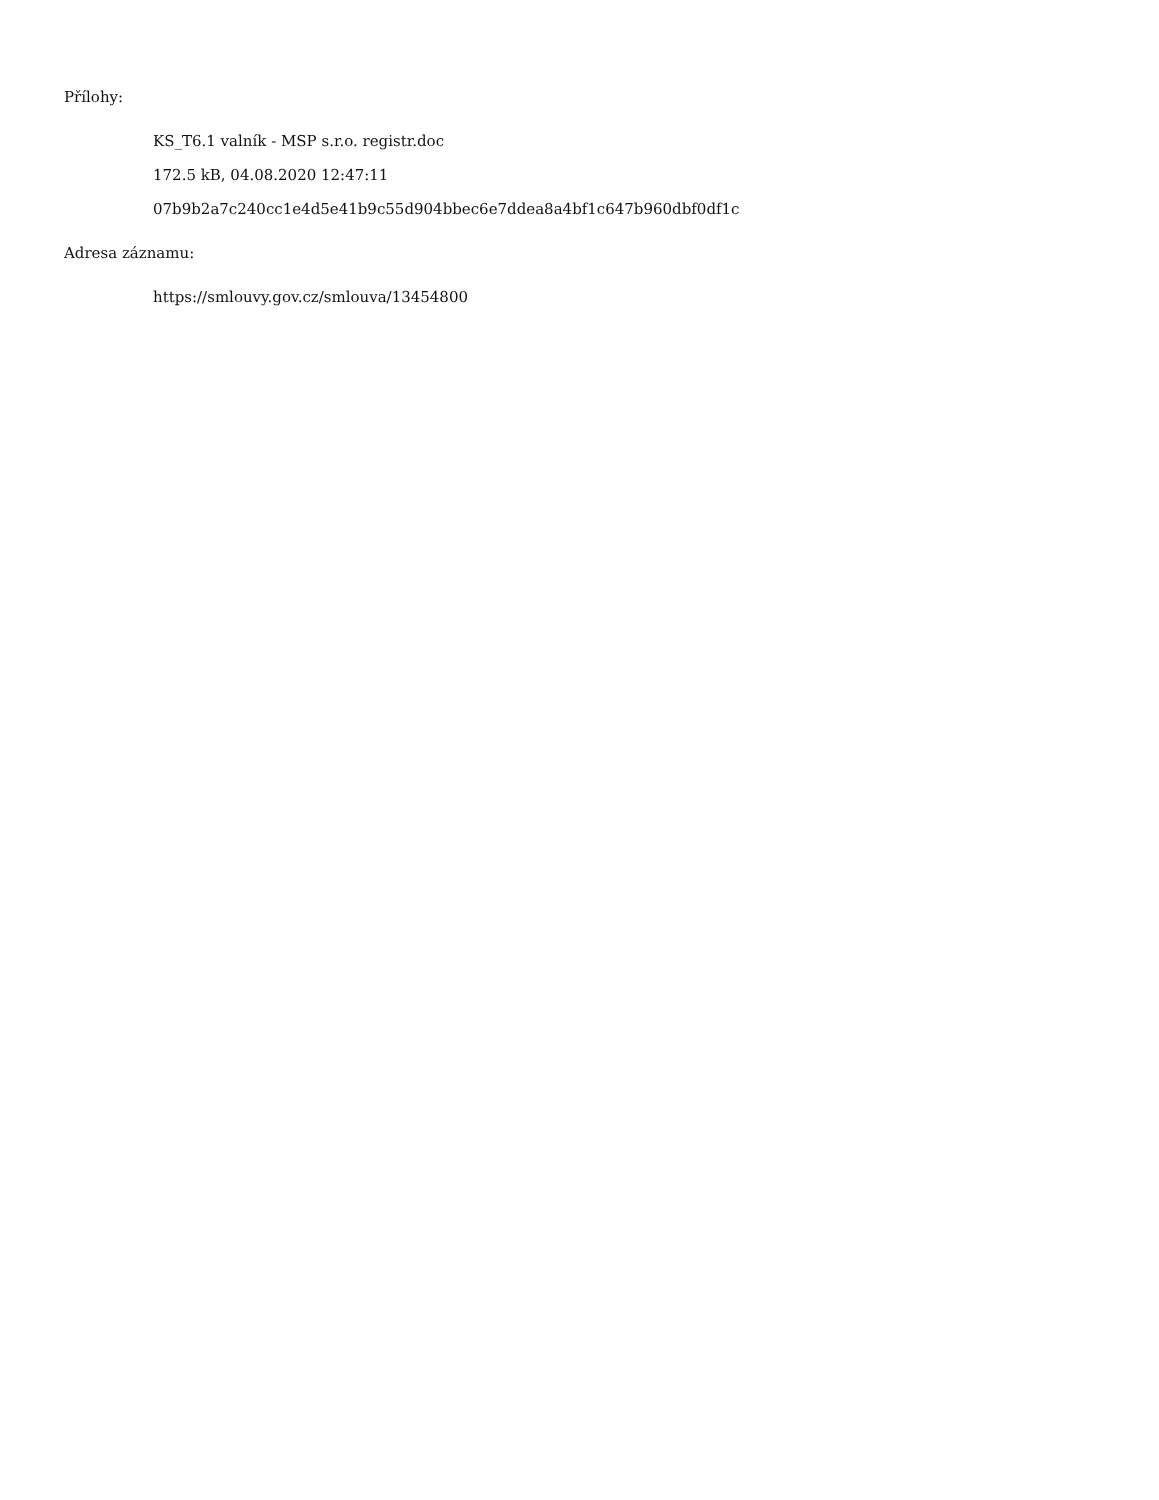Přílohy:
KS_T6.1 valník - MSP s.r.o. registr.doc
172.5 kB, 04.08.2020 12:47:11
07b9b2a7c240cc1e4d5e41b9c55d904bbec6e7ddea8a4bf1c647b960dbf0df1c
Adresa záznamu:
https://smlouvy.gov.cz/smlouva/13454800